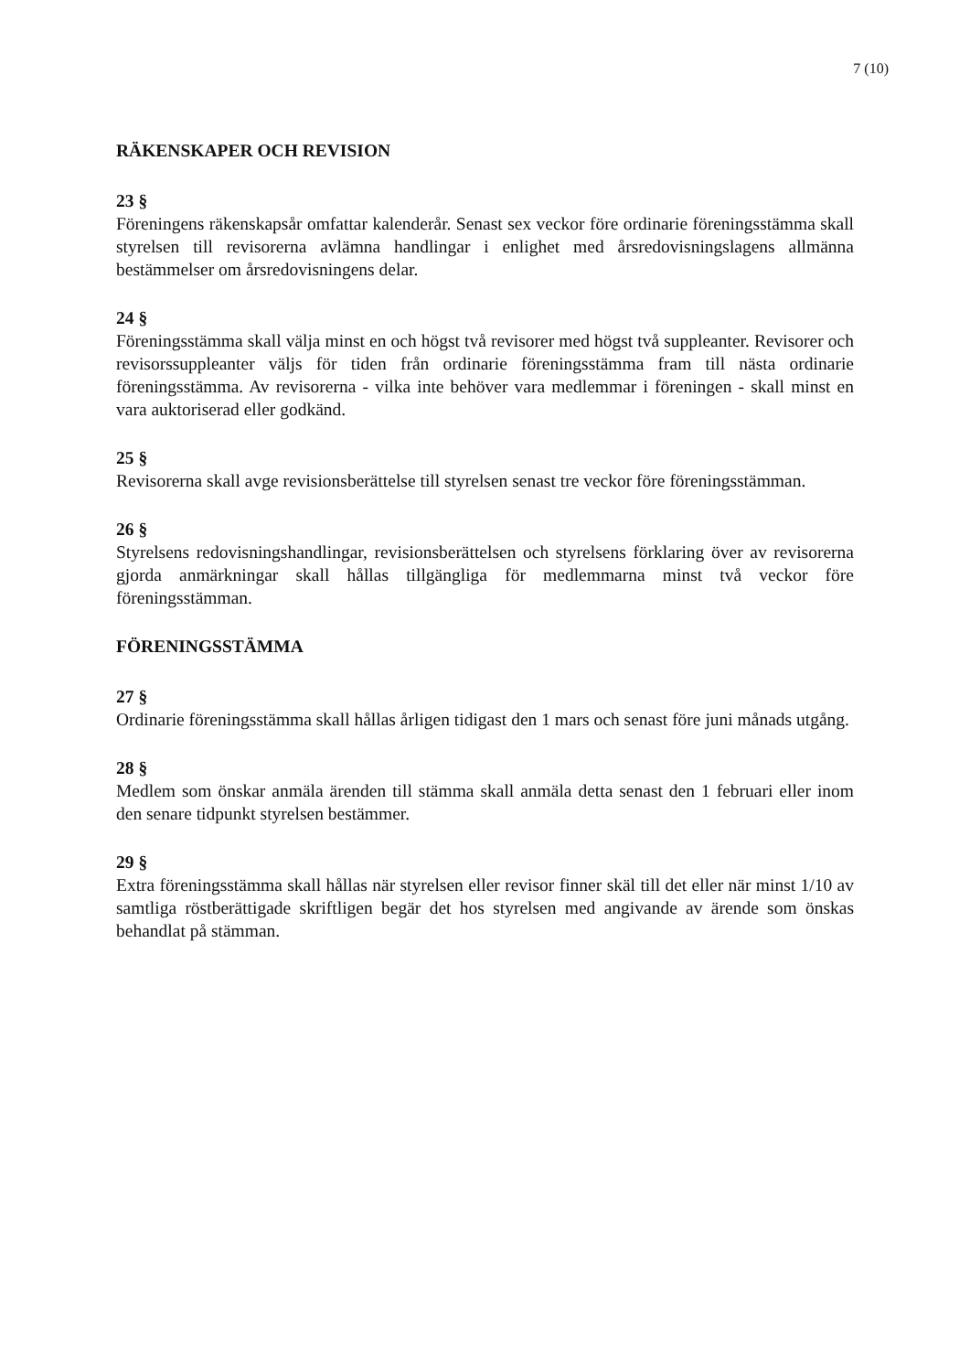7 (10)
RÄKENSKAPER OCH REVISION
23 §
Föreningens räkenskapsår omfattar kalenderår. Senast sex veckor före ordinarie föreningsstämma skall styrelsen till revisorerna avlämna handlingar i enlighet med årsredovisningslagens allmänna bestämmelser om årsredovisningens delar.
24 §
Föreningsstämma skall välja minst en och högst två revisorer med högst två suppleanter. Revisorer och revisorssuppleanter väljs för tiden från ordinarie föreningsstämma fram till nästa ordinarie föreningsstämma. Av revisorerna - vilka inte behöver vara medlemmar i föreningen - skall minst en vara auktoriserad eller godkänd.
25 §
Revisorerna skall avge revisionsberättelse till styrelsen senast tre veckor före föreningsstämman.
26 §
Styrelsens redovisningshandlingar, revisionsberättelsen och styrelsens förklaring över av revisorerna gjorda anmärkningar skall hållas tillgängliga för medlemmarna minst två veckor före föreningsstämman.
FÖRENINGSSTÄMMA
27 §
Ordinarie föreningsstämma skall hållas årligen tidigast den 1 mars och senast före juni månads utgång.
28 §
Medlem som önskar anmäla ärenden till stämma skall anmäla detta senast den 1 februari eller inom den senare tidpunkt styrelsen bestämmer.
29 §
Extra föreningsstämma skall hållas när styrelsen eller revisor finner skäl till det eller när minst 1/10 av samtliga röstberättigade skriftligen begär det hos styrelsen med angivande av ärende som önskas behandlat på stämman.